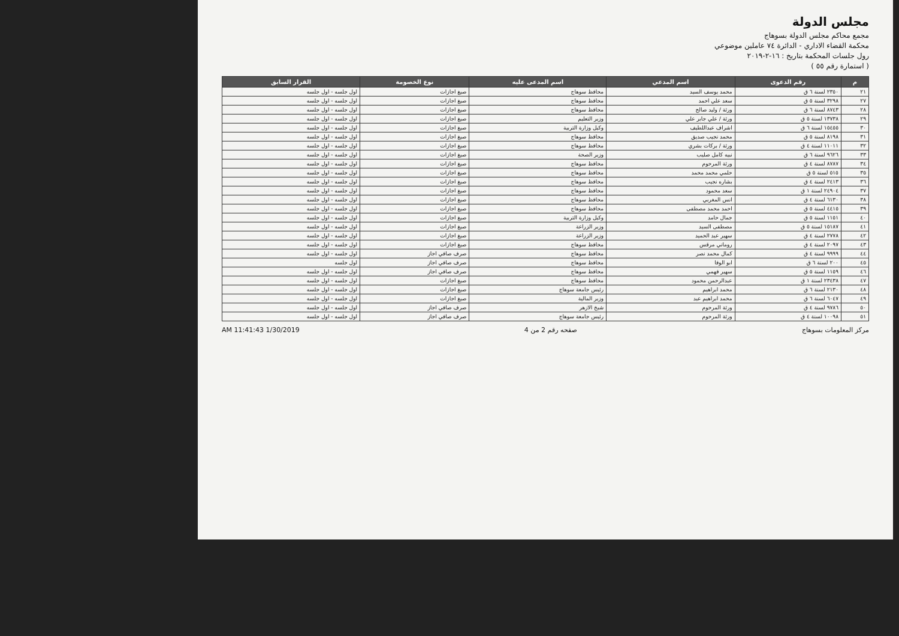مجلس الدولة
مجمع محاكم مجلس الدولة بسوهاج
محكمة القضاء الاداري - الدائرة ٧٤ عاملين موضوعي
رول جلسات المحكمة بتاريخ : ١٦-٢-٢٠١٩
( استمارة رقم ٥٥ )
| م | رقم الدعوى | اسم المدعي | اسم المدعى عليه | نوع الخصومة | القرار السابق |
| --- | --- | --- | --- | --- | --- |
| ٢١ | ٢٣٥٠ لسنة ٦ ق | محمد يوسف السيد | محافظ سوهاج | صيغ اجازات | اول جلسه - اول جلسه |
| ٢٧ | ٣٢٩٨ لسنة ٥ ق | سعد علي احمد | محافظ سوهاج | صيغ اجازات | اول جلسه - اول جلسه |
| ٢٨ | ٨٧٤٣ لسنة ٦ ق | ورثة / وليد صالح | محافظ سوهاج | صيغ اجازات | اول جلسه - اول جلسه |
| ٢٩ | ١٣٧٣٨ لسنة ٥ ق | ورثة / علي جابر علي | وزير التعليم | صيغ اجازات | اول جلسه - اول جلسه |
| ٣٠ | ١٥٤٥٥ لسنة ٦ ق | اشراف عبداللطيف | وكيل وزارة التربية | صيغ اجازات | اول جلسه - اول جلسه |
| ٣١ | ٨١٩٨ لسنة ٥ ق | محمد نجيب صديق | محافظ سوهاج | صيغ اجازات | اول جلسه - اول جلسه |
| ٣٢ | ١١٠١١ لسنة ٤ ق | ورثة / بركات بشري | محافظ سوهاج | صيغ اجازات | اول جلسه - اول جلسه |
| ٣٣ | ٩٦٢٦ لسنة ٦ ق | نبيه كامل صليب | وزير الصحة | صيغ اجازات | اول جلسه - اول جلسه |
| ٣٤ | ٨٧٨٧ لسنة ٤ ق | ورثة المرحوم | محافظ سوهاج | صيغ اجازات | اول جلسه - اول جلسه |
| ٣٥ | ٥١٥ لسنة ٥ ق | حلمي محمد محمد | محافظ سوهاج | صيغ اجازات | اول جلسه - اول جلسه |
| ٣٦ | ٢٤١٣ لسنة ٤ ق | بشاره نجيب | محافظ سوهاج | صيغ اجازات | اول جلسه - اول جلسه |
| ٣٧ | ٢٤٩٠٤ لسنة ١ ق | سعد محمود | محافظ سوهاج | صيغ اجازات | اول جلسه - اول جلسه |
| ٣٨ | ٦١٣٠ لسنة ٤ ق | انس المغربي | محافظ سوهاج | صيغ اجازات | اول جلسه - اول جلسه |
| ٣٩ | ٤٤١٥ لسنة ٥ ق | احمد محمد مصطفى | محافظ سوهاج | صيغ اجازات | اول جلسه - اول جلسه |
| ٤٠ | ١١٥١ لسنة ٥ ق | جمال حامد | وكيل وزارة التربية | صيغ اجازات | اول جلسه - اول جلسه |
| ٤١ | ١٥١٨٧ لسنة ٥ ق | مصطفى السيد | وزير الزراعة | صيغ اجازات | اول جلسه - اول جلسه |
| ٤٢ | ٢٧٧٨ لسنة ٤ ق | سهير عبد الحميد | وزير الزراعة | صيغ اجازات | اول جلسه - اول جلسه |
| ٤٣ | ٢٠٩٧ لسنة ٤ ق | روماني مرقس | محافظ سوهاج | صيغ اجازات | اول جلسه - اول جلسه |
| ٤٤ | ٩٩٩٩ لسنة ٤ ق | كمال محمد نصر | محافظ سوهاج | صرف صافي اجاز | اول جلسه - اول جلسه |
| ٤٥ | ٢٠٠ لسنة ٦ ق | ابو الوفا | محافظ سوهاج | صرف صافي اجاز | اول جلسه |
| ٤٦ | ١١٥٩ لسنة ٥ ق | سهير فهمي | محافظ سوهاج | صرف صافي اجاز | اول جلسه - اول جلسه |
| ٤٧ | ٢٣٤٣٨ لسنة ١ ق | عبدالرحمن محمود | محافظ سوهاج | صيغ اجازات | اول جلسه - اول جلسه |
| ٤٨ | ٢١٣٠ لسنة ٦ ق | محمد ابراهيم | رئيس جامعة سوهاج | صيغ اجازات | اول جلسه - اول جلسه |
| ٤٩ | ٦٠٤٧ لسنة ٦ ق | محمد ابراهيم عبد | وزير المالية | صيغ اجازات | اول جلسه - اول جلسه |
| ٥٠ | ٩٧٨٦ لسنة ٤ ق | ورثة المرحوم | شيخ الازهر | صرف صافي اجاز | اول جلسه - اول جلسه |
| ٥١ | ١٠٠٩٨ لسنة ٤ ق | ورثة المرحوم | رئيس جامعة سوهاج | صرف صافي اجاز | اول جلسه - اول جلسه |
مركز المعلومات بسوهاج صفحه رقم 2 من 4 1/30/2019 11:41:43 AM